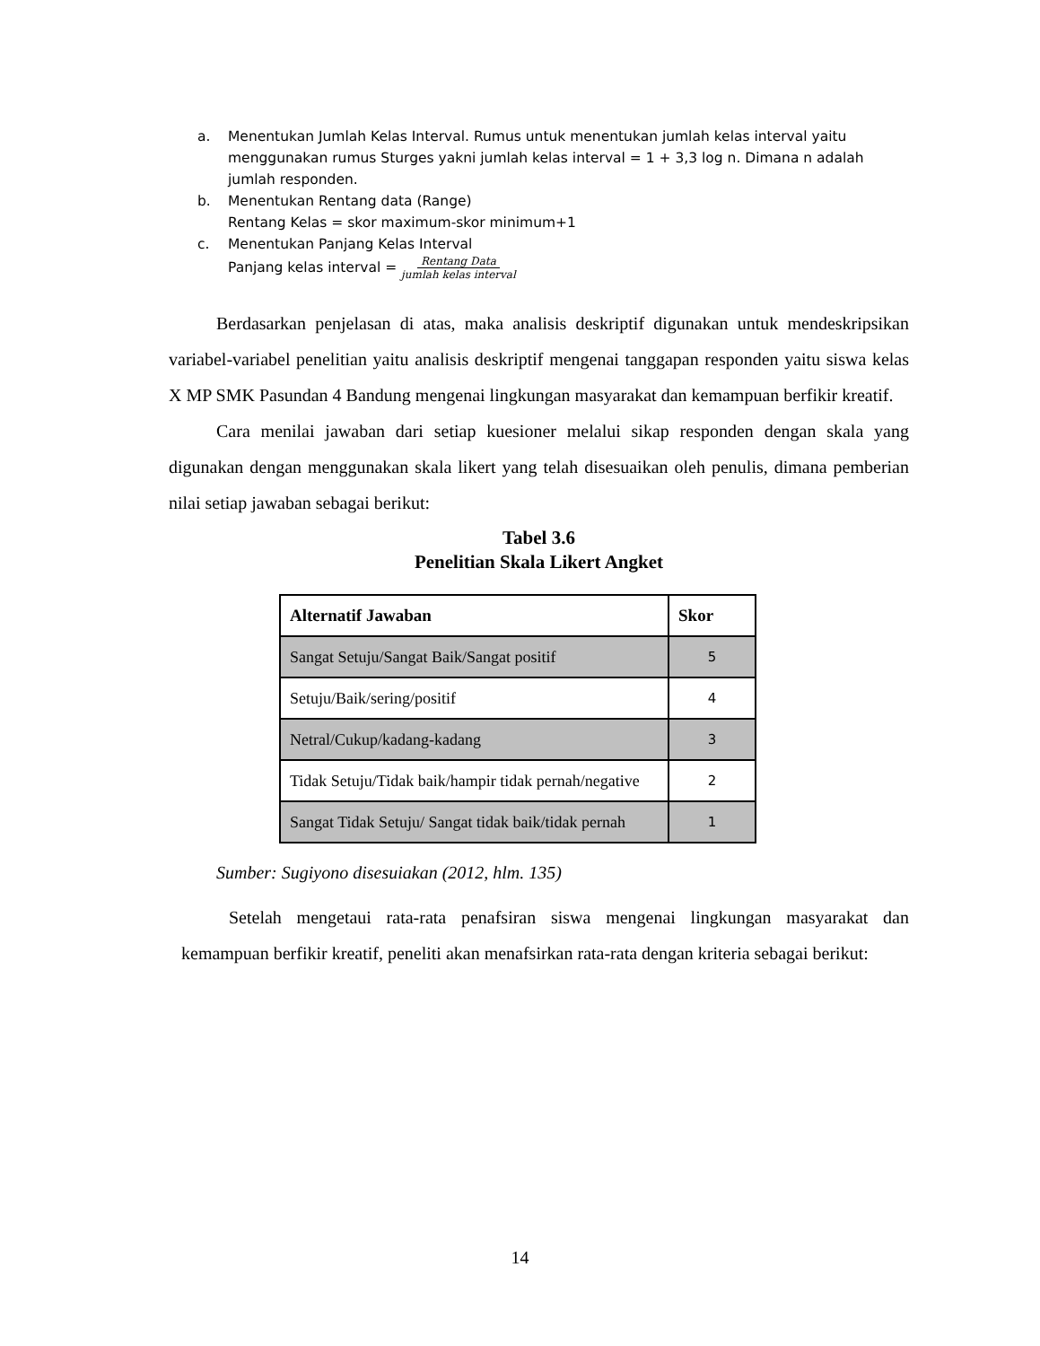a. Menentukan Jumlah Kelas Interval. Rumus untuk menentukan jumlah kelas interval yaitu menggunakan rumus Sturges yakni jumlah kelas interval = 1 + 3,3 log n. Dimana n adalah jumlah responden.
b. Menentukan Rentang data (Range)
Rentang Kelas = skor maximum-skor minimum+1
c. Menentukan Panjang Kelas Interval
Panjang kelas interval = Rentang Data
jumlah kelas interval
Berdasarkan penjelasan di atas, maka analisis deskriptif digunakan untuk mendeskripsikan variabel-variabel penelitian yaitu analisis deskriptif mengenai tanggapan responden yaitu siswa kelas X MP SMK Pasundan 4 Bandung mengenai lingkungan masyarakat dan kemampuan berfikir kreatif.
Cara menilai jawaban dari setiap kuesioner melalui sikap responden dengan skala yang digunakan dengan menggunakan skala likert yang telah disesuaikan oleh penulis, dimana pemberian nilai setiap jawaban sebagai berikut:
Tabel 3.6
Penelitian Skala Likert Angket
| Alternatif Jawaban | Skor |
| --- | --- |
| Sangat Setuju/Sangat Baik/Sangat positif | 5 |
| Setuju/Baik/sering/positif | 4 |
| Netral/Cukup/kadang-kadang | 3 |
| Tidak Setuju/Tidak baik/hampir tidak pernah/negative | 2 |
| Sangat Tidak Setuju/ Sangat tidak baik/tidak pernah | 1 |
Sumber: Sugiyono disesuiakan (2012, hlm. 135)
Setelah mengetaui rata-rata penafsiran siswa mengenai lingkungan masyarakat dan kemampuan berfikir kreatif, peneliti akan menafsirkan rata-rata dengan kriteria sebagai berikut:
14